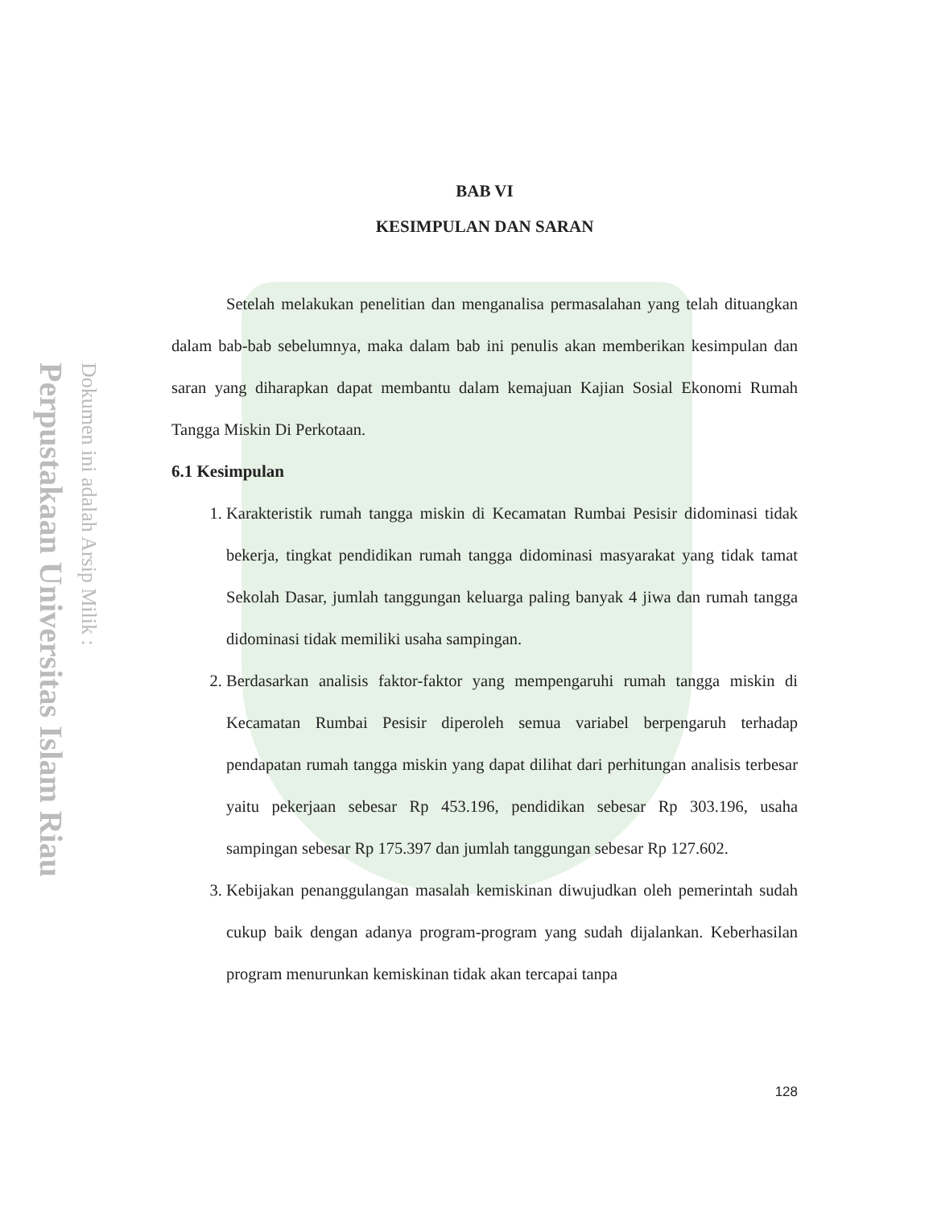Perpustakaan Universitas Islam Riau
Dokumen ini adalah Arsip Milik :
BAB VI
KESIMPULAN DAN SARAN
Setelah melakukan penelitian dan menganalisa permasalahan yang telah dituangkan dalam bab-bab sebelumnya, maka dalam bab ini penulis akan memberikan kesimpulan dan saran yang diharapkan dapat membantu dalam kemajuan Kajian Sosial Ekonomi Rumah Tangga Miskin Di Perkotaan.
6.1 Kesimpulan
1. Karakteristik rumah tangga miskin di Kecamatan Rumbai Pesisir didominasi tidak bekerja, tingkat pendidikan rumah tangga didominasi masyarakat yang tidak tamat Sekolah Dasar, jumlah tanggungan keluarga paling banyak 4 jiwa dan rumah tangga didominasi tidak memiliki usaha sampingan.
2. Berdasarkan analisis faktor-faktor yang mempengaruhi rumah tangga miskin di Kecamatan Rumbai Pesisir diperoleh semua variabel berpengaruh terhadap pendapatan rumah tangga miskin yang dapat dilihat dari perhitungan analisis terbesar yaitu pekerjaan sebesar Rp 453.196, pendidikan sebesar Rp 303.196, usaha sampingan sebesar Rp 175.397 dan jumlah tanggungan sebesar Rp 127.602.
3. Kebijakan penanggulangan masalah kemiskinan diwujudkan oleh pemerintah sudah cukup baik dengan adanya program-program yang sudah dijalankan. Keberhasilan program menurunkan kemiskinan tidak akan tercapai tanpa
128